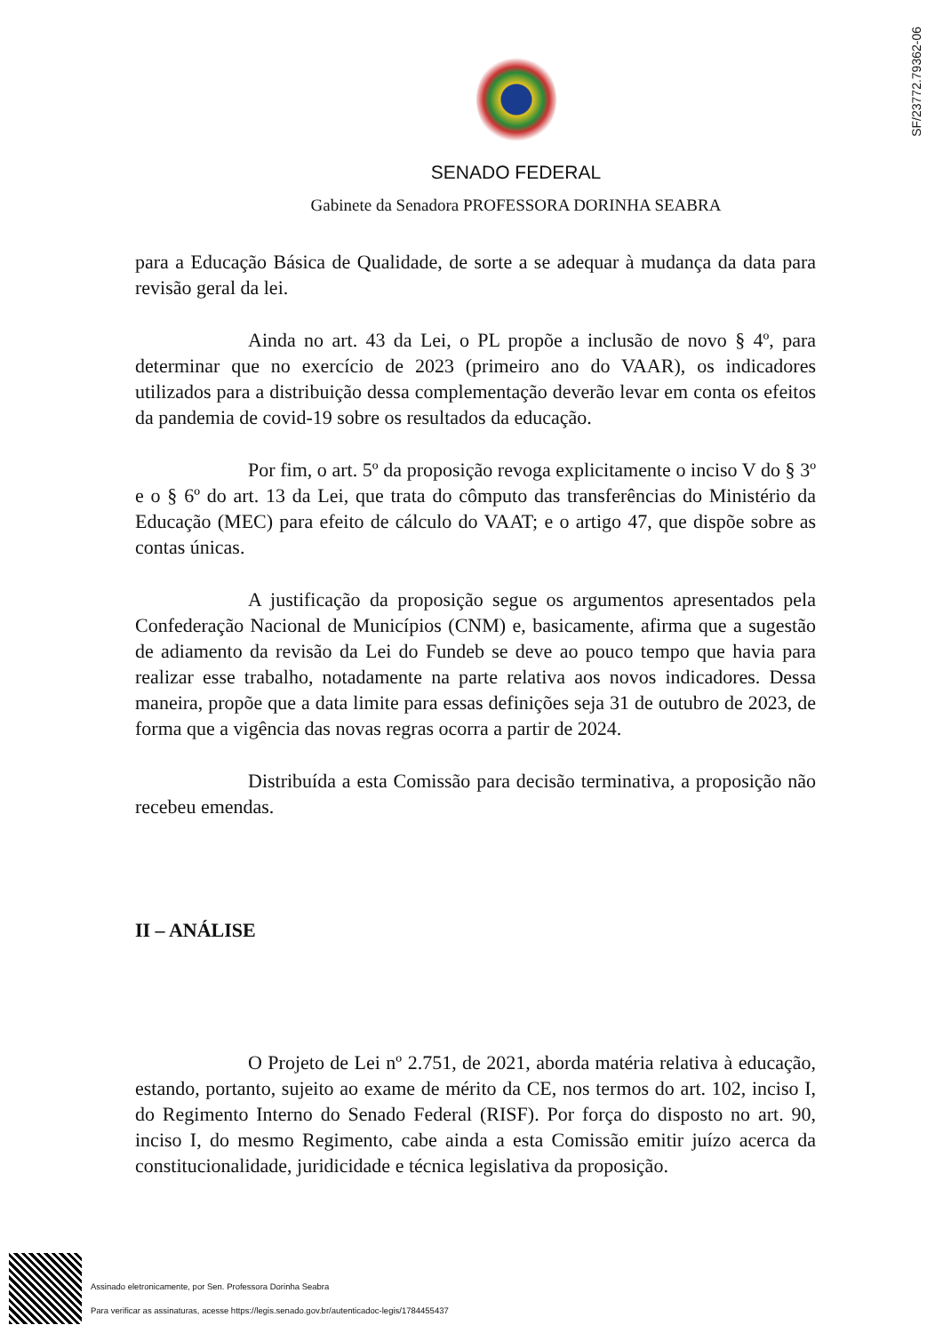SF/23772.79362-06
SENADO FEDERAL
Gabinete da Senadora PROFESSORA DORINHA SEABRA
para a Educação Básica de Qualidade, de sorte a se adequar à mudança da data para revisão geral da lei.
Ainda no art. 43 da Lei, o PL propõe a inclusão de novo § 4º, para determinar que no exercício de 2023 (primeiro ano do VAAR), os indicadores utilizados para a distribuição dessa complementação deverão levar em conta os efeitos da pandemia de covid-19 sobre os resultados da educação.
Por fim, o art. 5º da proposição revoga explicitamente o inciso V do § 3º e o § 6º do art. 13 da Lei, que trata do cômputo das transferências do Ministério da Educação (MEC) para efeito de cálculo do VAAT; e o artigo 47, que dispõe sobre as contas únicas.
A justificação da proposição segue os argumentos apresentados pela Confederação Nacional de Municípios (CNM) e, basicamente, afirma que a sugestão de adiamento da revisão da Lei do Fundeb se deve ao pouco tempo que havia para realizar esse trabalho, notadamente na parte relativa aos novos indicadores. Dessa maneira, propõe que a data limite para essas definições seja 31 de outubro de 2023, de forma que a vigência das novas regras ocorra a partir de 2024.
Distribuída a esta Comissão para decisão terminativa, a proposição não recebeu emendas.
II – ANÁLISE
O Projeto de Lei nº 2.751, de 2021, aborda matéria relativa à educação, estando, portanto, sujeito ao exame de mérito da CE, nos termos do art. 102, inciso I, do Regimento Interno do Senado Federal (RISF). Por força do disposto no art. 90, inciso I, do mesmo Regimento, cabe ainda a esta Comissão emitir juízo acerca da constitucionalidade, juridicidade e técnica legislativa da proposição.
Assinado eletronicamente, por Sen. Professora Dorinha Seabra
Para verificar as assinaturas, acesse https://legis.senado.gov.br/autenticadoc-legis/1784455437